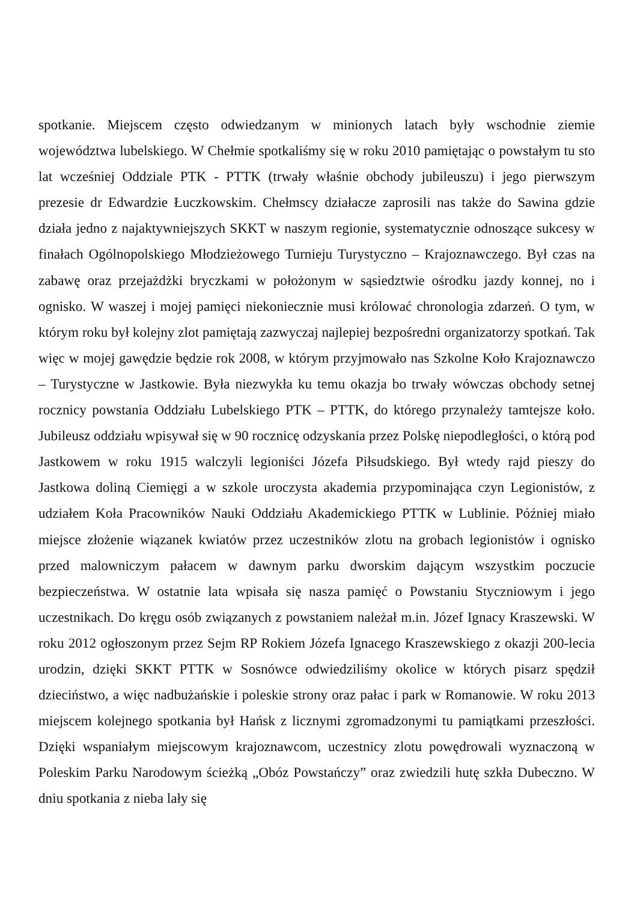spotkanie. Miejscem często odwiedzanym w minionych latach były wschodnie ziemie województwa lubelskiego. W Chełmie spotkaliśmy się w roku 2010 pamiętając o powstałym tu sto lat wcześniej Oddziale PTK - PTTK (trwały właśnie obchody jubileuszu) i jego pierwszym prezesie dr Edwardzie Łuczkowskim. Chełmscy działacze zaprosili nas także do Sawina gdzie działa jedno z najaktywniejszych SKKT w naszym regionie, systematycznie odnoszące sukcesy w finałach Ogólnopolskiego Młodzieżowego Turnieju Turystyczno – Krajoznawczego. Był czas na zabawę oraz przejażdżki bryczkami w położonym w sąsiedztwie ośrodku jazdy konnej, no i ognisko. W waszej i mojej pamięci niekoniecznie musi królować chronologia zdarzeń. O tym, w którym roku był kolejny zlot pamiętają zazwyczaj najlepiej bezpośredni organizatorzy spotkań. Tak więc w mojej gawędzie będzie rok 2008, w którym przyjmowało nas Szkolne Koło Krajoznawczo – Turystyczne w Jastkowie. Była niezwykła ku temu okazja bo trwały wówczas obchody setnej rocznicy powstania Oddziału Lubelskiego PTK – PTTK, do którego przynależy tamtejsze koło. Jubileusz oddziału wpisywał się w 90 rocznicę odzyskania przez Polskę niepodległości, o którą pod Jastkowem w roku 1915 walczyli legioniści Józefa Piłsudskiego. Był wtedy rajd pieszy do Jastkowa doliną Ciemięgi a w szkole uroczysta akademia przypominająca czyn Legionistów, z udziałem Koła Pracowników Nauki Oddziału Akademickiego PTTK w Lublinie. Później miało miejsce złożenie wiązanek kwiatów przez uczestników zlotu na grobach legionistów i ognisko przed malowniczym pałacem w dawnym parku dworskim dającym wszystkim poczucie bezpieczeństwa. W ostatnie lata wpisała się nasza pamięć o Powstaniu Styczniowym i jego uczestnikach. Do kręgu osób związanych z powstaniem należał m.in. Józef Ignacy Kraszewski. W roku 2012 ogłoszonym przez Sejm RP Rokiem Józefa Ignacego Kraszewskiego z okazji 200-lecia urodzin, dzięki SKKT PTTK w Sosnówce odwiedziliśmy okolice w których pisarz spędził dzieciństwo, a więc nadbużańskie i poleskie strony oraz pałac i park w Romanowie. W roku 2013 miejscem kolejnego spotkania był Hańsk z licznymi zgromadzonymi tu pamiątkami przeszłości. Dzięki wspaniałym miejscowym krajoznawcom, uczestnicy zlotu powędrowali wyznaczoną w Poleskim Parku Narodowym ścieżką „Obóz Powstańczy” oraz zwiedzili hutę szkła Dubeczno. W dniu spotkania z nieba lały się